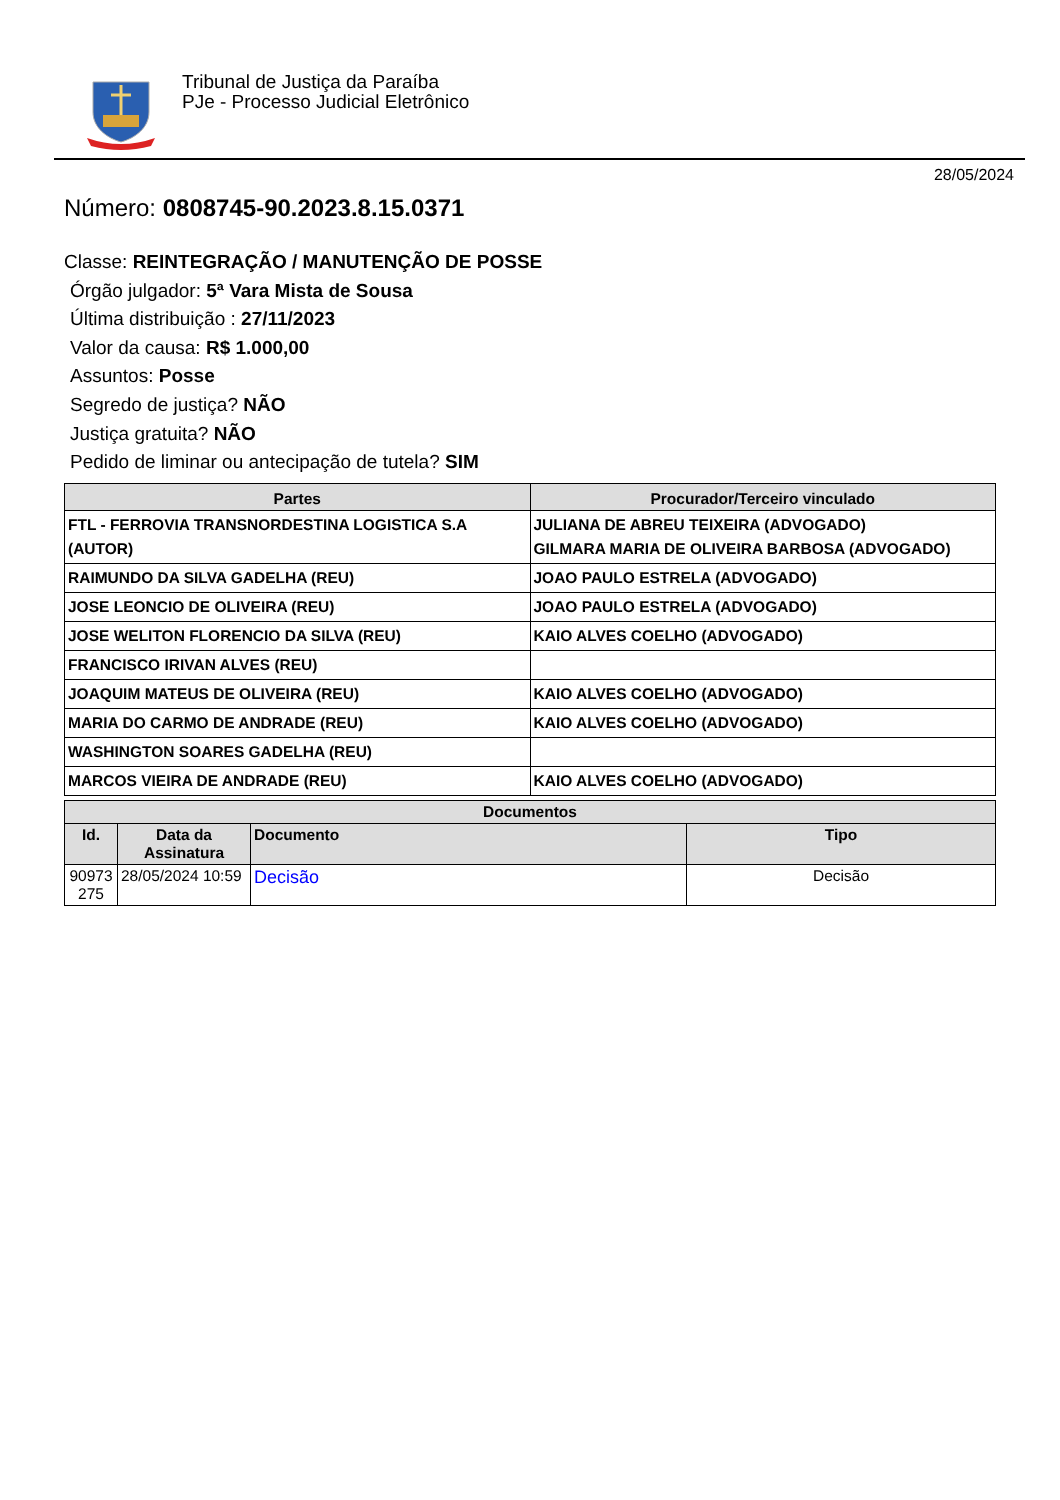Tribunal de Justiça da Paraíba
PJe - Processo Judicial Eletrônico
28/05/2024
Número: 0808745-90.2023.8.15.0371
Classe: REINTEGRAÇÃO / MANUTENÇÃO DE POSSE
Órgão julgador: 5ª Vara Mista de Sousa
Última distribuição : 27/11/2023
Valor da causa: R$ 1.000,00
Assuntos: Posse
Segredo de justiça? NÃO
Justiça gratuita? NÃO
Pedido de liminar ou antecipação de tutela? SIM
| Partes | Procurador/Terceiro vinculado |
| --- | --- |
| FTL - FERROVIA TRANSNORDESTINA LOGISTICA S.A (AUTOR) | JULIANA DE ABREU TEIXEIRA (ADVOGADO) GILMARA MARIA DE OLIVEIRA BARBOSA (ADVOGADO) |
| RAIMUNDO DA SILVA GADELHA (REU) | JOAO PAULO ESTRELA (ADVOGADO) |
| JOSE LEONCIO DE OLIVEIRA (REU) | JOAO PAULO ESTRELA (ADVOGADO) |
| JOSE WELITON FLORENCIO DA SILVA (REU) | KAIO ALVES COELHO (ADVOGADO) |
| FRANCISCO IRIVAN ALVES (REU) | |
| JOAQUIM MATEUS DE OLIVEIRA (REU) | KAIO ALVES COELHO (ADVOGADO) |
| MARIA DO CARMO DE ANDRADE (REU) | KAIO ALVES COELHO (ADVOGADO) |
| WASHINGTON SOARES GADELHA (REU) | |
| MARCOS VIEIRA DE ANDRADE (REU) | KAIO ALVES COELHO (ADVOGADO) |
| Documentos | | | |
| --- | --- | --- | --- |
| Id. | Data da Assinatura | Documento | Tipo |
| 90973 275 | 28/05/2024 10:59 | Decisão | Decisão |